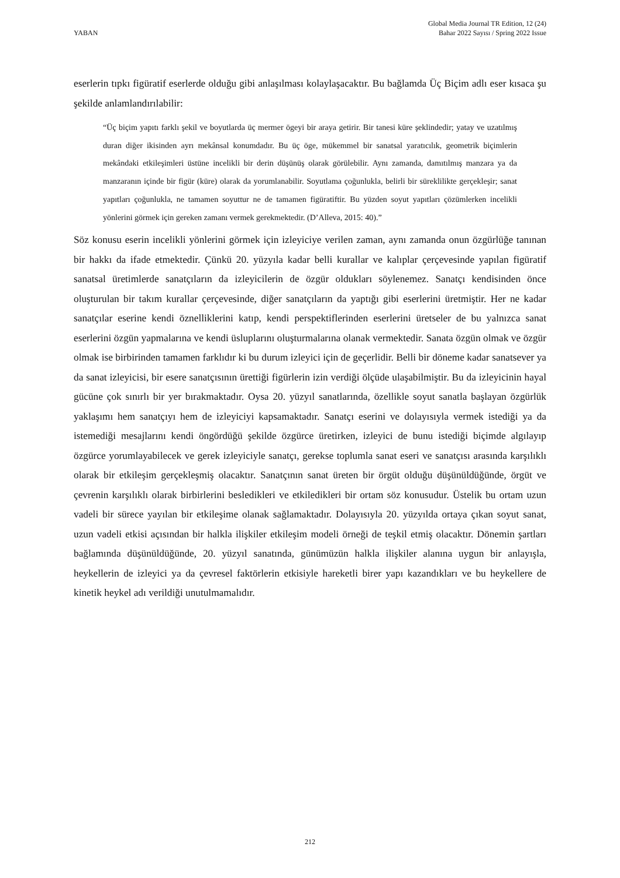YABAN
Global Media Journal TR Edition, 12 (24)
Bahar 2022 Sayısı / Spring 2022 Issue
eserlerin tıpkı figüratif eserlerde olduğu gibi anlaşılması kolaylaşacaktır. Bu bağlamda Üç Biçim adlı eser kısaca şu şekilde anlamlandırılabilir:
“Üç biçim yapıtı farklı şekil ve boyutlarda üç mermer ögeyi bir araya getirir. Bir tanesi küre şeklindedir; yatay ve uzatılmış duran diğer ikisinden ayrı mekânsal konumdadır. Bu üç öge, mükemmel bir sanatsal yaratıcılık, geometrik biçimlerin mekândaki etkileşimleri üstüne incelikli bir derin düşünüş olarak görülebilir. Aynı zamanda, damıtılmış manzara ya da manzaranın içinde bir figür (küre) olarak da yorumlanabilir. Soyutlama çoğunlukla, belirli bir süreklilikte gerçekleşir; sanat yapıtları çoğunlukla, ne tamamen soyuttur ne de tamamen figüratiftir. Bu yüzden soyut yapıtları çözümlerken incelikli yönlerini görmek için gereken zamanı vermek gerekmektedir. (D’Alleva, 2015: 40).”
Söz konusu eserin incelikli yönlerini görmek için izleyiciye verilen zaman, aynı zamanda onun özgürlüğe tanınan bir hakkı da ifade etmektedir. Çünkü 20. yüzyıla kadar belli kurallar ve kalıplar çerçevesinde yapılan figüratif sanatsal üretimlerde sanatçıların da izleyicilerin de özgür oldukları söylenemez. Sanatçı kendisinden önce oluşturulan bir takım kurallar çerçevesinde, diğer sanatçıların da yaptığı gibi eserlerini üretmiştir. Her ne kadar sanatçılar eserine kendi öznelliklerini katıp, kendi perspektiflerinden eserlerini üretseler de bu yalnızca sanat eserlerini özgün yapmalarına ve kendi üsluplarını oluşturmalarına olanak vermektedir. Sanata özgün olmak ve özgür olmak ise birbirinden tamamen farklıdır ki bu durum izleyici için de geçerlidir. Belli bir döneme kadar sanatsever ya da sanat izleyicisi, bir esere sanatçısının ürettiği figürlerin izin verdiği ölçüde ulaşabilmiştir. Bu da izleyicinin hayal gücüne çok sınırlı bir yer bırakmaktadır. Oysa 20. yüzyıl sanatlarında, özellikle soyut sanatla başlayan özgürlük yaklaşımı hem sanatçıyı hem de izleyiciyi kapsamaktadır. Sanatçı eserini ve dolayısıyla vermek istediği ya da istemediği mesajlarını kendi öngördüğü şekilde özgürce üretirken, izleyici de bunu istediği biçimde algılayıp özgürce yorumlayabilecek ve gerek izleyiciyle sanatçı, gerekse toplumla sanat eseri ve sanatçısı arasında karşılıklı olarak bir etkileşim gerçekleşmiş olacaktır. Sanatçının sanat üreten bir örgüt olduğu düşünüldüğünde, örgüt ve çevrenin karşılıklı olarak birbirlerini besledikleri ve etkiledikleri bir ortam söz konusudur. Üstelik bu ortam uzun vadeli bir sürece yayılan bir etkileşime olanak sağlamaktadır. Dolayısıyla 20. yüzyılda ortaya çıkan soyut sanat, uzun vadeli etkisi açısından bir halkla ilişkiler etkileşim modeli örneği de teşkil etmiş olacaktır. Dönemin şartları bağlamında düşünüldüğünde, 20. yüzyıl sanatında, günümüzün halkla ilişkiler alanına uygun bir anlayışla, heykellerin de izleyici ya da çevresel faktörlerin etkisiyle hareketli birer yapı kazandıkları ve bu heykellere de kinetik heykel adı verildiği unutulmamalıdır.
212